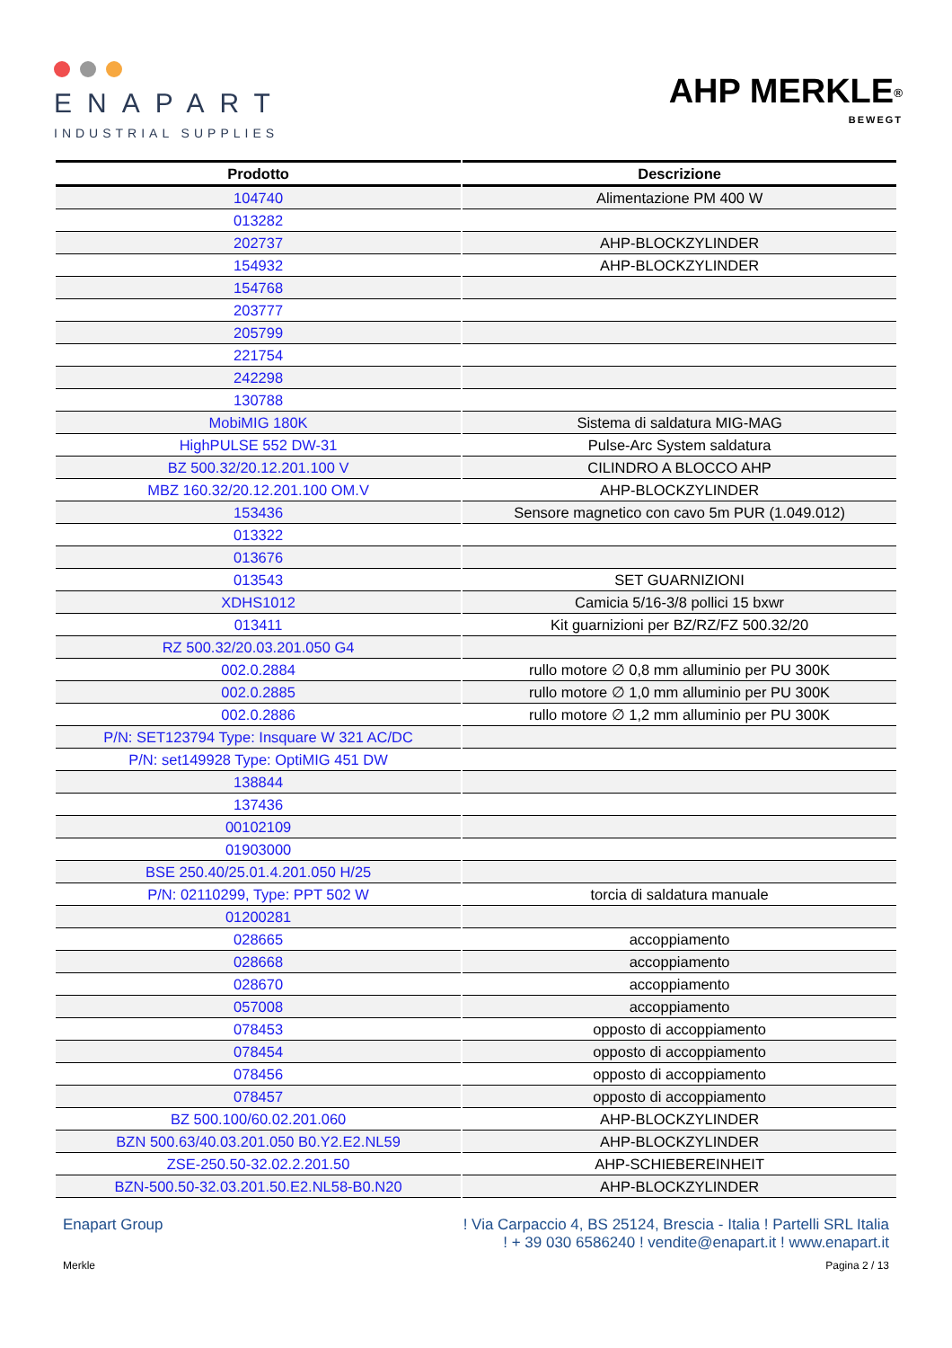ENAPART
INDUSTRIAL SUPPLIES
AHP MERKLE<sup>®</sup>
BEWEGT
| Prodotto | Descrizione |
| --- | --- |
| 104740 | Alimentazione PM 400 W |
| 013282 | |
| 202737 | AHP-BLOCKZYLINDER |
| 154932 | AHP-BLOCKZYLINDER |
| 154768 | |
| 203777 | |
| 205799 | |
| 221754 | |
| 242298 | |
| 130788 | |
| MobiMIG 180K | Sistema di saldatura MIG-MAG |
| HighPULSE 552 DW-31 | Pulse-Arc System saldatura |
| BZ 500.32/20.12.201.100 V | CILINDRO A BLOCCO AHP |
| MBZ 160.32/20.12.201.100 OM.V | AHP-BLOCKZYLINDER |
| 153436 | Sensore magnetico con cavo 5m PUR (1.049.012) |
| 013322 | |
| 013676 | |
| 013543 | SET GUARNIZIONI |
| XDHS1012 | Camicia 5/16-3/8 pollici 15 bxwr |
| 013411 | Kit guarnizioni per BZ/RZ/FZ 500.32/20 |
| RZ 500.32/20.03.201.050 G4 | |
| 002.0.2884 | rullo motore ∅ 0,8 mm alluminio per PU 300K |
| 002.0.2885 | rullo motore ∅ 1,0 mm alluminio per PU 300K |
| 002.0.2886 | rullo motore ∅ 1,2 mm alluminio per PU 300K |
| P/N: SET123794 Type: Insquare W 321 AC/DC | |
| P/N: set149928 Type: OptiMIG 451 DW | |
| 138844 | |
| 137436 | |
| 00102109 | |
| 01903000 | |
| BSE 250.40/25.01.4.201.050 H/25 | |
| P/N: 02110299, Type: PPT 502 W | torcia di saldatura manuale |
| 01200281 | |
| 028665 | accoppiamento |
| 028668 | accoppiamento |
| 028670 | accoppiamento |
| 057008 | accoppiamento |
| 078453 | opposto di accoppiamento |
| 078454 | opposto di accoppiamento |
| 078456 | opposto di accoppiamento |
| 078457 | opposto di accoppiamento |
| BZ 500.100/60.02.201.060 | AHP-BLOCKZYLINDER |
| BZN 500.63/40.03.201.050 B0.Y2.E2.NL59 | AHP-BLOCKZYLINDER |
| ZSE-250.50-32.02.2.201.50 | AHP-SCHIEBEREINHEIT |
| BZN-500.50-32.03.201.50.E2.NL58-B0.N20 | AHP-BLOCKZYLINDER |
Enapart Group ! Via Carpaccio 4, BS 25124, Brescia - Italia ! Partelli SRL Italia
! + 39 030 6586240 ! vendite@enapart.it ! www.enapart.it
Merkle Pagina 2 / 13